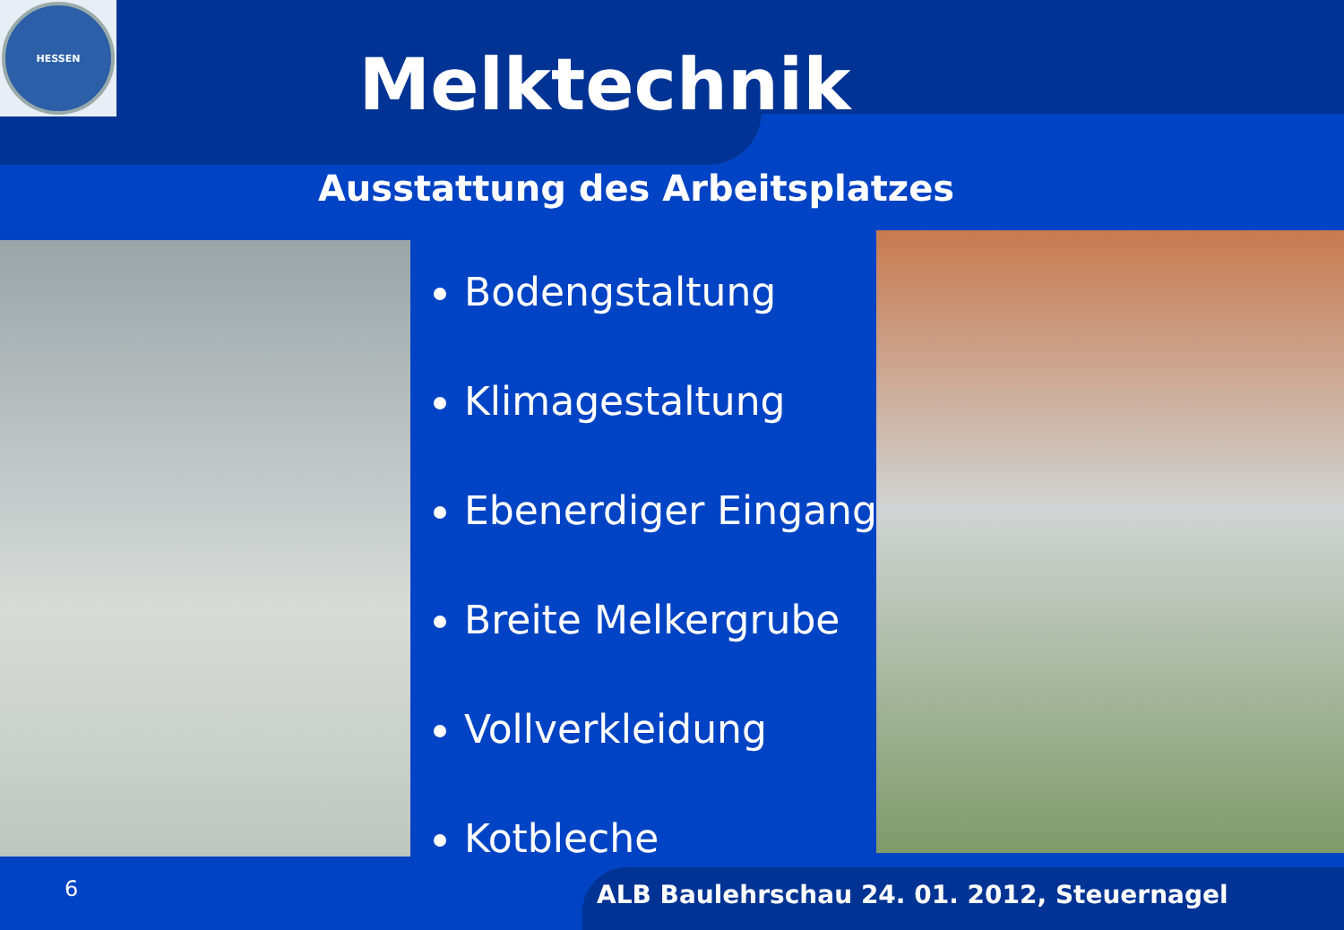HESSEN
Melktechnik
Ausstattung des Arbeitsplatzes
Bodengstaltung
Klimagestaltung
Ebenerdiger Eingang
Breite Melkergrube
Vollverkleidung
Kotbleche
6
ALB Baulehrschau 24. 01. 2012, Steuernagel